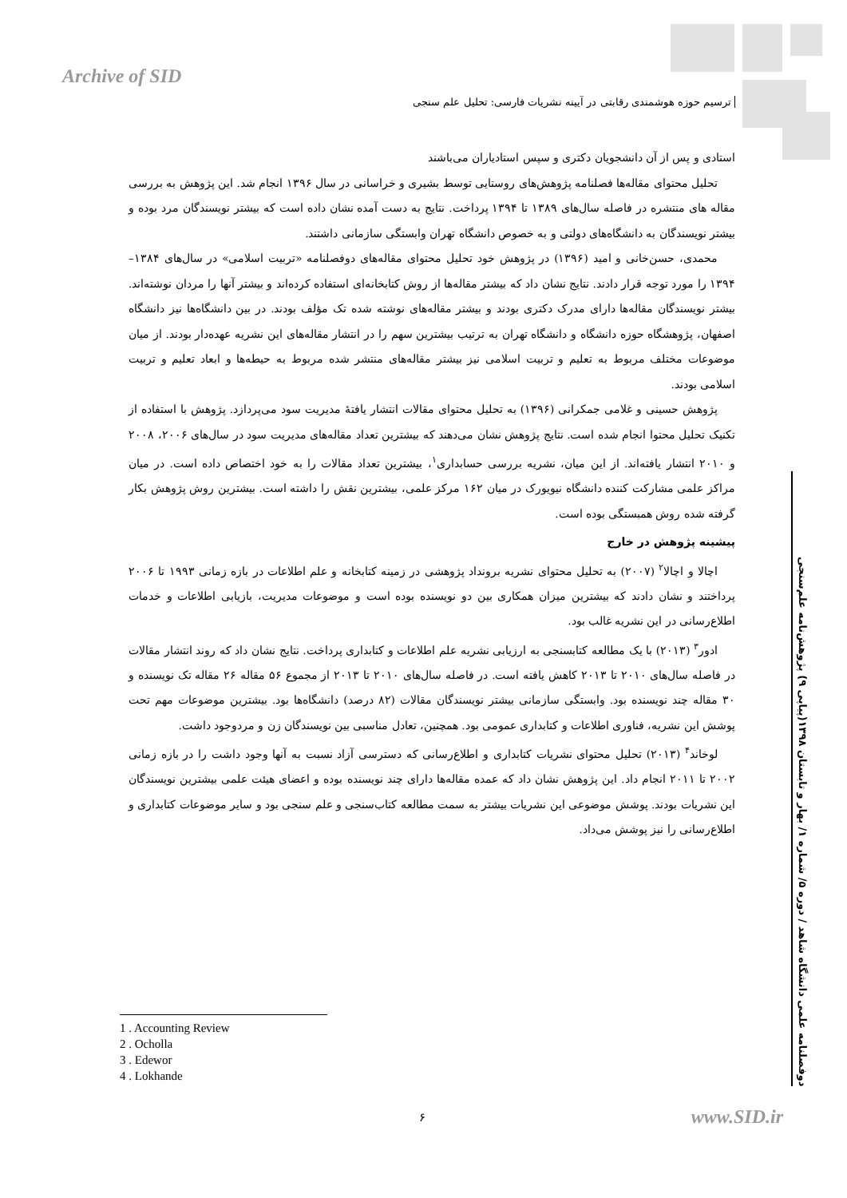Archive of SID
ترسیم حوزه هوشمندی رقابتی در آیینه نشریات فارسی: تحلیل علم سنجی
استادی و پس از آن دانشجویان دکتری و سپس استادیاران می‌باشند
تحلیل محتوای مقاله‌ها فصلنامه پژوهش‌های روستایی توسط بشیری و خراسانی در سال ۱۳۹۶ انجام شد. این پژوهش به بررسی مقاله های منتشره در فاصله سال‌های ۱۳۸۹ تا ۱۳۹۴ پرداخت. نتایج به دست آمده نشان داده است که بیشتر نویسندگان مرد بوده و بیشتر نویسندگان به دانشگاه‌های دولتی و به خصوص دانشگاه تهران وابستگی سازمانی داشتند.
محمدی، حسن‌خانی و امید (۱۳۹۶) در پژوهش خود تحلیل محتوای مقاله‌های دوفصلنامه «تربیت اسلامی» در سال‌های ۱۳۸۴–۱۳۹۴ را مورد توجه قرار دادند. نتایج نشان داد که بیشتر مقاله‌ها از روش کتابخانه‌ای استفاده کرده‌اند و بیشتر آنها را مردان نوشته‌اند. بیشتر نویسندگان مقاله‌ها دارای مدرک دکتری بودند و بیشتر مقاله‌های نوشته شده تک مؤلف بودند. در بین دانشگاه‌ها نیز دانشگاه اصفهان، پژوهشگاه حوزه دانشگاه و دانشگاه تهران به ترتیب بیشترین سهم را در انتشار مقاله‌های این نشریه عهده‌دار بودند. از میان موضوعات مختلف مربوط به تعلیم و تربیت اسلامی نیز بیشتر مقاله‌های منتشر شده مربوط به حیطه‌ها و ابعاد تعلیم و تربیت اسلامی بودند.
پژوهش حسینی و غلامی جمکرانی (۱۳۹۶) به تحلیل محتوای مقالات انتشار یافتهٔ مدیریت سود می‌پردازد. پژوهش با استفاده از تکنیک تحلیل محتوا انجام شده است. نتایج پژوهش نشان می‌دهند که بیشترین تعداد مقاله‌های مدیریت سود در سال‌های ۲۰۰۶، ۲۰۰۸ و ۲۰۱۰ انتشار یافته‌اند. از این میان، نشریه بررسی حسابداری<sup>۱</sup>، بیشترین تعداد مقالات را به خود اختصاص داده است. در میان مراکز علمی مشارکت کننده دانشگاه نیویورک در میان ۱۶۲ مرکز علمی، بیشترین نقش را داشته است. بیشترین روش پژوهش بکار گرفته شده روش همبستگی بوده است.
پیشینه پژوهش در خارج
اچالا و اچالا<sup>۲</sup> (۲۰۰۷) به تحلیل محتوای نشریه برونداد پژوهشی در زمینه کتابخانه و علم اطلاعات در بازه زمانی ۱۹۹۳ تا ۲۰۰۶ پرداختند و نشان دادند که بیشترین میزان همکاری بین دو نویسنده بوده است و موضوعات مدیریت، بازیابی اطلاعات و خدمات اطلاع‌رسانی در این نشریه غالب بود.
ادور<sup>۳</sup> (۲۰۱۳) با یک مطالعه کتابسنجی به ارزیابی نشریه علم اطلاعات و کتابداری پرداخت. نتایج نشان داد که روند انتشار مقالات در فاصله سال‌های ۲۰۱۰ تا ۲۰۱۳ کاهش یافته است. در فاصله سال‌های ۲۰۱۰ تا ۲۰۱۳ از مجموع ۵۶ مقاله ۲۶ مقاله تک نویسنده و ۳۰ مقاله چند نویسنده بود. وابستگی سازمانی بیشتر نویسندگان مقالات (۸۲ درصد) دانشگاه‌ها بود. بیشترین موضوعات مهم تحت پوشش این نشریه، فناوری اطلاعات و کتابداری عمومی بود. همچنین، تعادل مناسبی بین نویسندگان زن و مردوجود داشت.
لوخاند<sup>۴</sup> (۲۰۱۳) تحلیل محتوای نشریات کتابداری و اطلاع‌رسانی که دسترسی آزاد نسبت به آنها وجود داشت را در بازه زمانی ۲۰۰۲ تا ۲۰۱۱ انجام داد. این پژوهش نشان داد که عمده مقاله‌ها دارای چند نویسنده بوده و اعضای هیئت علمی بیشترین نویسندگان این نشریات بودند. پوشش موضوعی این نشریات بیشتر به سمت مطالعه کتاب‌سنجی و علم سنجی بود و سایر موضوعات کتابداری و اطلاع‌رسانی را نیز پوشش می‌داد.
دوفصلنامه علمی دانشگاه شاهد / دوره ۵/ شماره ۱/ بهار و تابستان ۱۳۹۸(پیاپی ۹) پژوهش‌نامه علم‌سنجی
1 . Accounting Review
2 . Ocholla
3 . Edewor
4 . Lokhande
۶ www.SID.ir